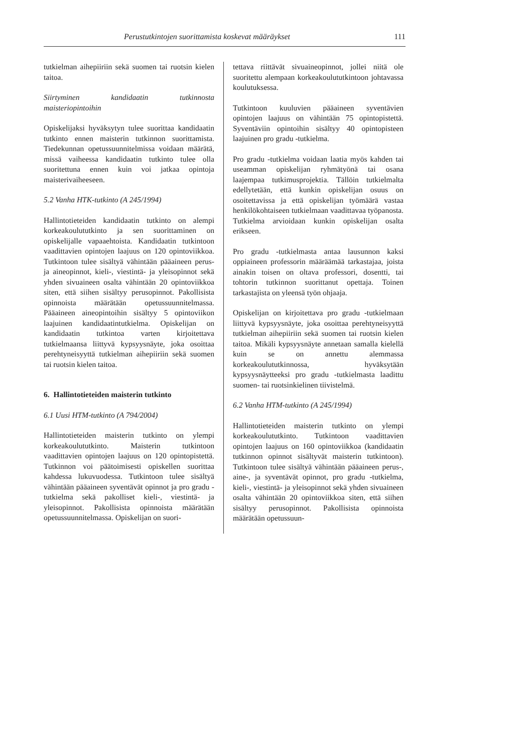Perustutkintojen suorittamista koskevat määräykset 111
tutkielman aihepiiriin sekä suomen tai ruotsin kielen taitoa.
Siirtyminen kandidaatin tutkinnosta maisteriopintoihin
Opiskelijaksi hyväksytyn tulee suorittaa kandidaatin tutkinto ennen maisterin tutkinnon suorittamista. Tiedekunnan opetussuunnitelmissa voidaan määrätä, missä vaiheessa kandidaatin tutkinto tulee olla suoritettuna ennen kuin voi jatkaa opintoja maisterivaiheeseen.
5.2 Vanha HTK-tutkinto (A 245/1994)
Hallintotieteiden kandidaatin tutkinto on alempi korkeakoulututkinto ja sen suorittaminen on opiskelijalle vapaaehtoista. Kandidaatin tutkintoon vaadittavien opintojen laajuus on 120 opintoviikkoa. Tutkintoon tulee sisältyä vähintään pääaineen perus- ja aineopinnot, kieli-, viestintä- ja yleisopinnot sekä yhden sivuaineen osalta vähintään 20 opintoviikkoa siten, että siihen sisältyy perusopinnot. Pakollisista opinnoista määrätään opetussuunnitelmassa. Pääaineen aineopintoihin sisältyy 5 opintoviikon laajuinen kandidaatintutkielma. Opiskelijan on kandidaatin tutkintoa varten kirjoitettava tutkielmaansa liittyvä kypsyysnäyte, joka osoittaa perehtyneisyyttä tutkielman aihepiiriin sekä suomen tai ruotsin kielen taitoa.
6. Hallintotieteiden maisterin tutkinto
6.1 Uusi HTM-tutkinto (A 794/2004)
Hallintotieteiden maisterin tutkinto on ylempi korkeakoulututkinto. Maisterin tutkintoon vaadittavien opintojen laajuus on 120 opintopistettä. Tutkinnon voi päätoimisesti opiskellen suorittaa kahdessa lukuvuodessa. Tutkintoon tulee sisältyä vähintään pääaineen syventävät opinnot ja pro gradu -tutkielma sekä pakolliset kieli-, viestintä- ja yleisopinnot. Pakollisista opinnoista määrätään opetussuunnitelmassa. Opiskelijan on suori-
tettava riittävät sivuaineopinnot, jollei niitä ole suoritettu alempaan korkeakoulututkintoon johtavassa koulutuksessa.
Tutkintoon kuuluvien pääaineen syventävien opintojen laajuus on vähintään 75 opintopistettä. Syventäviin opintoihin sisältyy 40 opintopisteen laajuinen pro gradu -tutkielma.
Pro gradu -tutkielma voidaan laatia myös kahden tai useamman opiskelijan ryhmätyönä tai osana laajempaa tutkimusprojektia. Tällöin tutkielmalta edellytetään, että kunkin opiskelijan osuus on osoitettavissa ja että opiskelijan työmäärä vastaa henkilökohtaiseen tutkielmaan vaadittavaa työpanosta. Tutkielma arvioidaan kunkin opiskelijan osalta erikseen.
Pro gradu -tutkielmasta antaa lausunnon kaksi oppiaineen professorin määräämää tarkastajaa, joista ainakin toisen on oltava professori, dosentti, tai tohtorin tutkinnon suorittanut opettaja. Toinen tarkastajista on yleensä työn ohjaaja.
Opiskelijan on kirjoitettava pro gradu -tutkielmaan liittyvä kypsyysnäyte, joka osoittaa perehtyneisyyttä tutkielman aihepiiriin sekä suomen tai ruotsin kielen taitoa. Mikäli kypsyysnäyte annetaan samalla kielellä kuin se on annettu alemmassa korkeakoulututkinnossa, hyväksytään kypsyysnäytteeksi pro gradu -tutkielmasta laadittu suomen- tai ruotsinkielinen tiivistelmä.
6.2 Vanha HTM-tutkinto (A 245/1994)
Hallintotieteiden maisterin tutkinto on ylempi korkeakoulututkinto. Tutkintoon vaadittavien opintojen laajuus on 160 opintoviikkoa (kandidaatin tutkinnon opinnot sisältyvät maisterin tutkintoon). Tutkintoon tulee sisältyä vähintään pääaineen perus-, aine-, ja syventävät opinnot, pro gradu -tutkielma, kieli-, viestintä- ja yleisopinnot sekä yhden sivuaineen osalta vähintään 20 opintoviikkoa siten, että siihen sisältyy perusopinnot. Pakollisista opinnoista määrätään opetussuun-